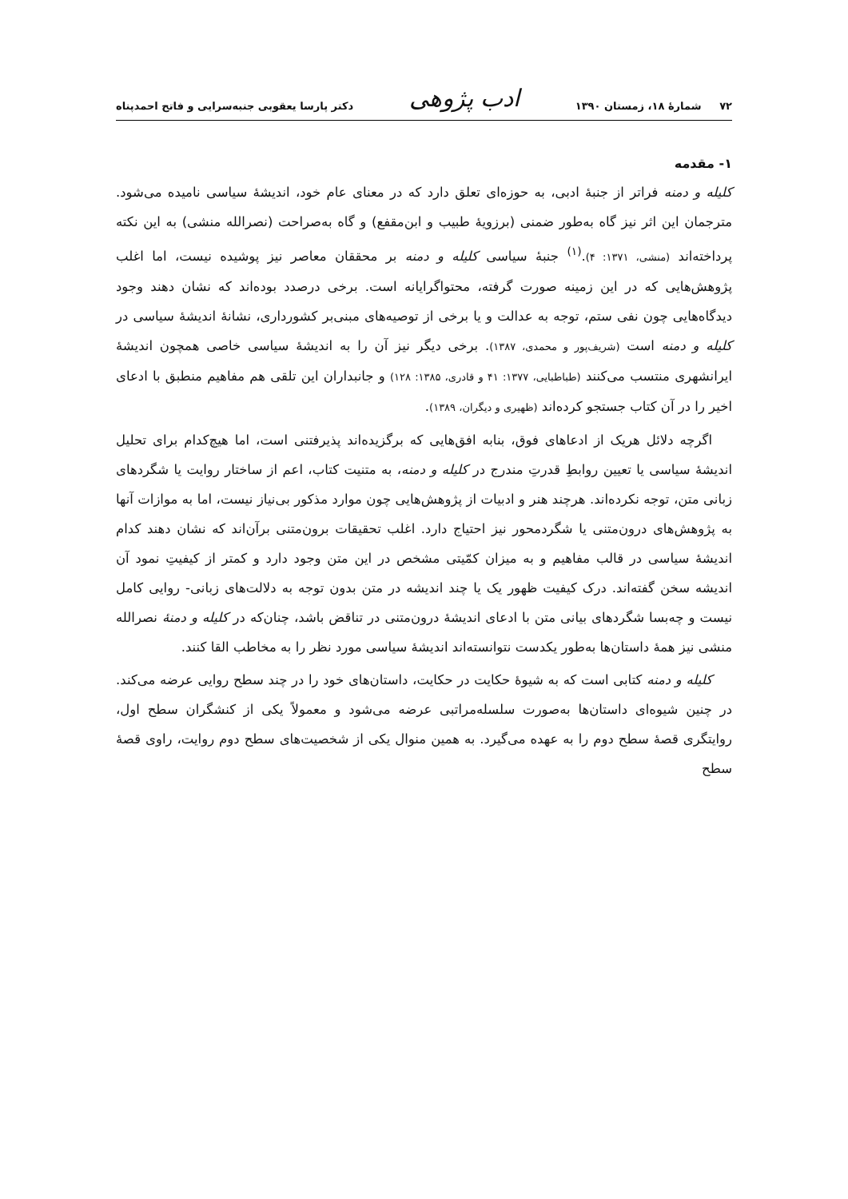۷۲ شمارهٔ ۱۸، زمستان ۱۳۹۰ ادب پژوهی دکتر پارسا یعقوبی جنبه‌سرایی و فاتح احمدپناه
۱- مقدمه
کلیله و دمنه فراتر از جنبهٔ ادبی، به حوزه‌ای تعلق دارد که در معنای عام خود، اندیشهٔ سیاسی نامیده می‌شود. مترجمان این اثر نیز گاه به‌طور ضمنی (برزویهٔ طبیب و ابن‌مقفع) و گاه به‌صراحت (نصرالله منشی) به این نکته پرداخته‌اند (منشی، ۱۳۷۱: ۴).<sup>(۱)</sup> جنبهٔ سیاسی کلیله و دمنه بر محققان معاصر نیز پوشیده نیست، اما اغلب پژوهش‌هایی که در این زمینه صورت گرفته، محتواگرایانه است. برخی درصدد بوده‌اند که نشان دهند وجود دیدگاه‌هایی چون نفی ستم، توجه به عدالت و یا برخی از توصیه‌های مبنی‌بر کشورداری، نشانهٔ اندیشهٔ سیاسی در کلیله و دمنه است (شریف‌پور و محمدی، ۱۳۸۷). برخی دیگر نیز آن را به اندیشهٔ سیاسی خاصی همچون اندیشهٔ ایرانشهری منتسب می‌کنند (طباطبایی، ۱۳۷۷: ۴۱ و قادری، ۱۳۸۵: ۱۲۸) و جانبداران این تلقی هم مفاهیم منطبق با ادعای اخیر را در آن کتاب جستجو کرده‌اند (ظهیری و دیگران، ۱۳۸۹).
اگرچه دلائل هریک از ادعاهای فوق، بنابه افق‌هایی که برگزیده‌اند پذیرفتنی است، اما هیچ‌کدام برای تحلیل اندیشهٔ سیاسی یا تعیین روابطِ قدرتِ مندرج در کلیله و دمنه، به متنیت کتاب، اعم از ساختار روایت یا شگردهای زبانی متن، توجه نکرده‌اند. هرچند هنر و ادبیات از پژوهش‌هایی چون موارد مذکور بی‌نیاز نیست، اما به موازات آنها به پژوهش‌های درون‌متنی یا شگردمحور نیز احتیاج دارد. اغلب تحقیقات برون‌متنی برآن‌اند که نشان دهند کدام اندیشهٔ سیاسی در قالب مفاهیم و به میزان کمّیتی مشخص در این متن وجود دارد و کمتر از کیفیتِ نمود آن اندیشه سخن گفته‌اند. درک کیفیت ظهور یک یا چند اندیشه در متن بدون توجه به دلالت‌های زبانی- روایی کامل نیست و چه‌بسا شگردهای بیانی متن با ادعای اندیشهٔ درون‌متنی در تناقض باشد، چنان‌که در کلیله و دمنهٔ نصرالله منشی نیز همهٔ داستان‌ها به‌طور یکدست نتوانسته‌اند اندیشهٔ سیاسی مورد نظر را به مخاطب القا کنند.
کلیله و دمنه کتابی است که به شیوهٔ حکایت در حکایت، داستان‌های خود را در چند سطح روایی عرضه می‌کند. در چنین شیوه‌ای داستان‌ها به‌صورت سلسله‌مراتبی عرضه می‌شود و معمولاً یکی از کنشگران سطح اول، روایتگری قصهٔ سطح دوم را به عهده می‌گیرد. به همین منوال یکی از شخصیت‌های سطح دوم روایت، راوی قصهٔ سطح